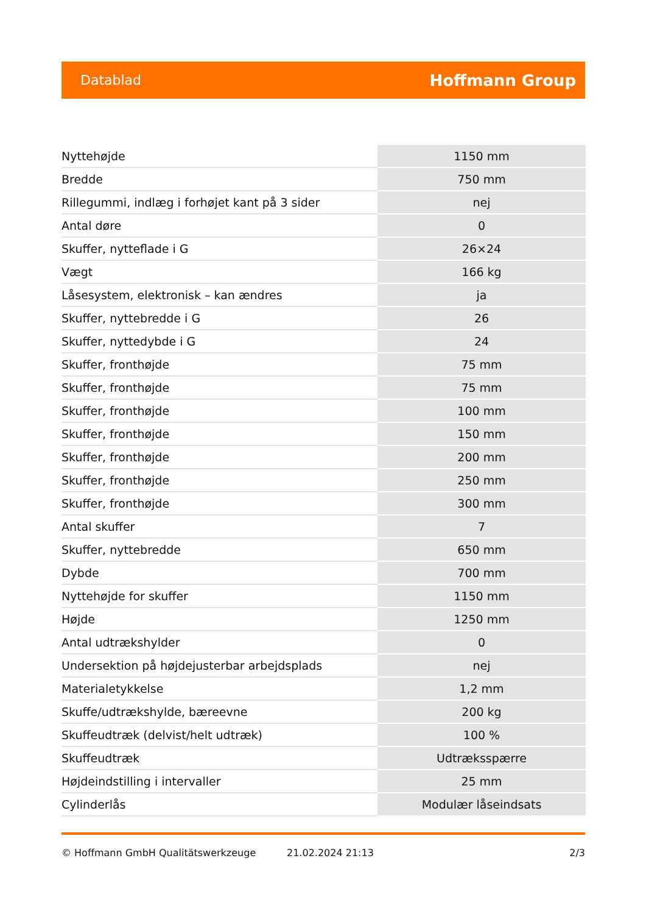Datablad Hoffmann Group
| Nyttehøjde | 1150 mm |
| Bredde | 750 mm |
| Rillegummi, indlæg i forhøjet kant på 3 sider | nej |
| Antal døre | 0 |
| Skuffer, nytteflade i G | 26×24 |
| Vægt | 166 kg |
| Låsesystem, elektronisk – kan ændres | ja |
| Skuffer, nyttebredde i G | 26 |
| Skuffer, nyttedybde i G | 24 |
| Skuffer, fronthøjde | 75 mm |
| Skuffer, fronthøjde | 75 mm |
| Skuffer, fronthøjde | 100 mm |
| Skuffer, fronthøjde | 150 mm |
| Skuffer, fronthøjde | 200 mm |
| Skuffer, fronthøjde | 250 mm |
| Skuffer, fronthøjde | 300 mm |
| Antal skuffer | 7 |
| Skuffer, nyttebredde | 650 mm |
| Dybde | 700 mm |
| Nyttehøjde for skuffer | 1150 mm |
| Højde | 1250 mm |
| Antal udtrækshylder | 0 |
| Undersektion på højdejusterbar arbejdsplads | nej |
| Materialetykkelse | 1,2 mm |
| Skuffe/udtrækshylde, bæreevne | 200 kg |
| Skuffeudtræk (delvist/helt udtræk) | 100 % |
| Skuffeudtræk | Udtræksspærre |
| Højdeindstilling i intervaller | 25 mm |
| Cylinderlås | Modulær låseindsats |
© Hoffmann GmbH Qualitätswerkzeuge 21.02.2024 21:13 2/3